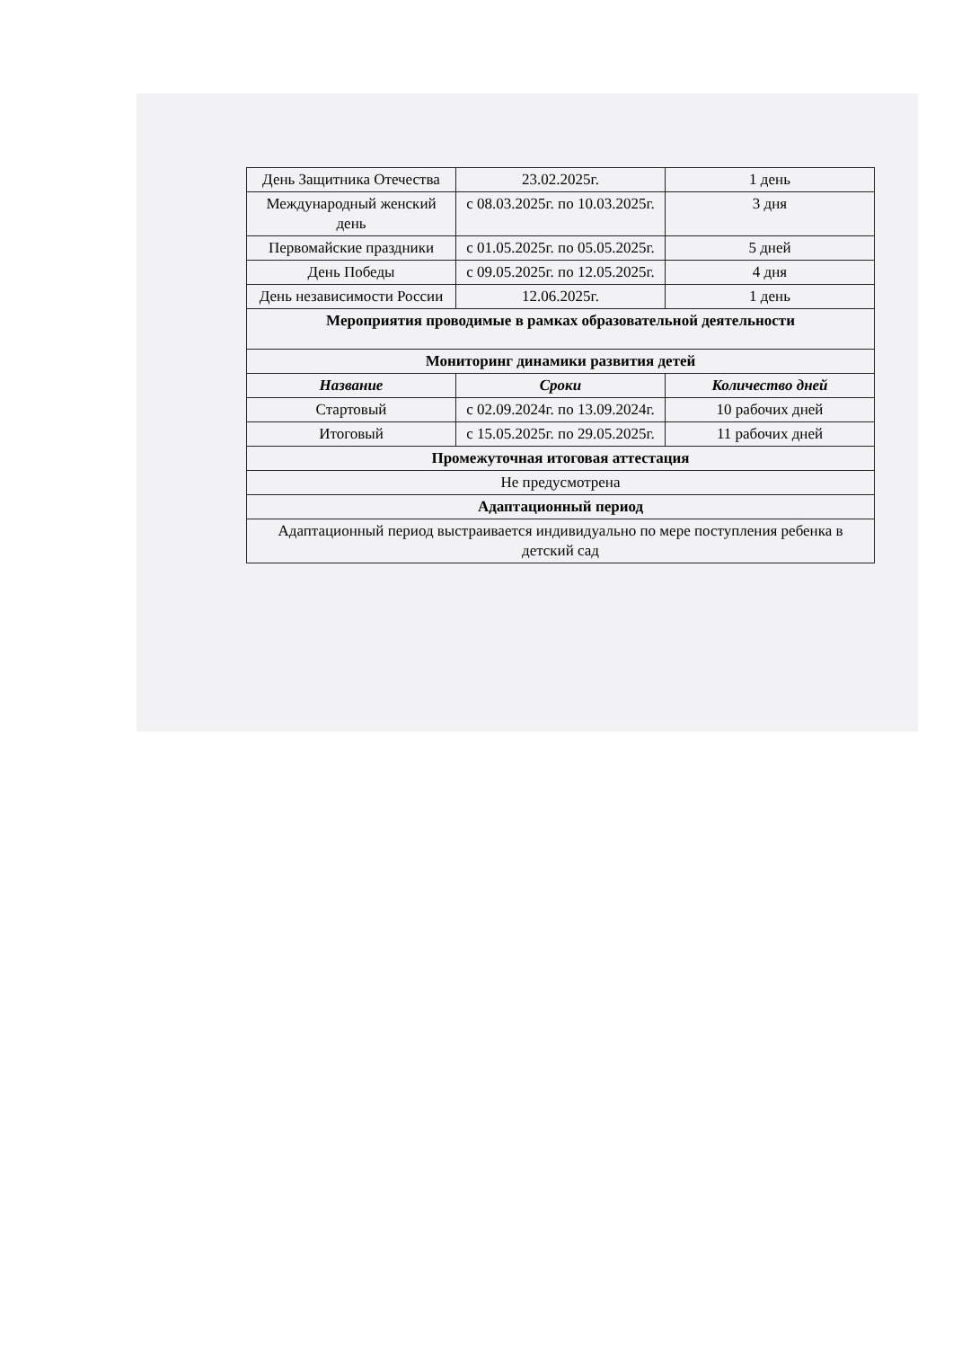| День Защитника Отечества | 23.02.2025г. | 1 день |
| Международный женский день | с 08.03.2025г. по 10.03.2025г. | 3 дня |
| Первомайские праздники | с 01.05.2025г. по 05.05.2025г. | 5 дней |
| День Победы | с 09.05.2025г. по 12.05.2025г. | 4 дня |
| День независимости России | 12.06.2025г. | 1 день |
| Мероприятия проводимые в рамках образовательной деятельности | | |
| Мониторинг динамики развития детей | | |
| Название | Сроки | Количество дней |
| Стартовый | с 02.09.2024г. по 13.09.2024г. | 10 рабочих дней |
| Итоговый | с 15.05.2025г. по 29.05.2025г. | 11 рабочих дней |
| Промежуточная итоговая аттестация | | |
| Не предусмотрена | | |
| Адаптационный период | | |
| Адаптационный период выстраивается индивидуально по мере поступления ребенка в детский сад | | |